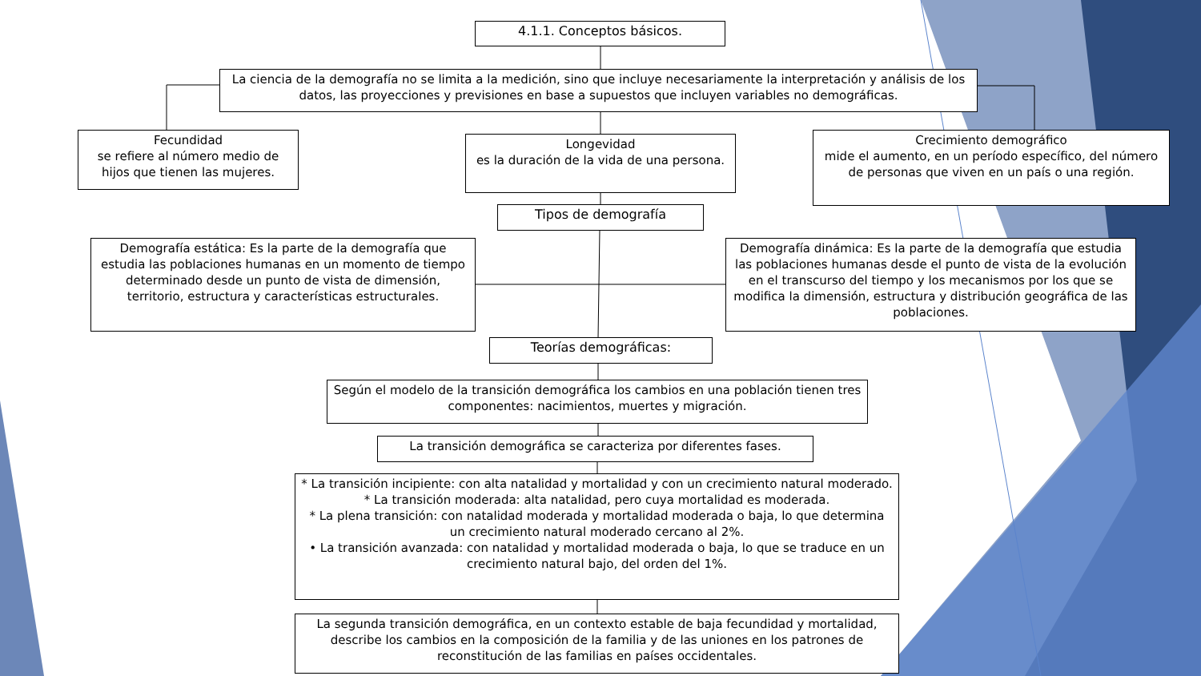4.1.1. Conceptos básicos.
La ciencia de la demografía no se limita a la medición, sino que incluye necesariamente la interpretación y análisis de los datos, las proyecciones y previsiones en base a supuestos que incluyen variables no demográficas.
Fecundidad
se refiere al número medio de hijos que tienen las mujeres.
Longevidad
es la duración de la vida de una persona.
Crecimiento demográfico
mide el aumento, en un período específico, del número de personas que viven en un país o una región.
Tipos de demografía
Demografía estática: Es la parte de la demografía que estudia las poblaciones humanas en un momento de tiempo determinado desde un punto de vista de dimensión, territorio, estructura y características estructurales.
Demografía dinámica: Es la parte de la demografía que estudia las poblaciones humanas desde el punto de vista de la evolución en el transcurso del tiempo y los mecanismos por los que se modifica la dimensión, estructura y distribución geográfica de las poblaciones.
Teorías demográficas:
Según el modelo de la transición demográfica los cambios en una población tienen tres componentes: nacimientos, muertes y migración.
La transición demográfica se caracteriza por diferentes fases.
* La transición incipiente: con alta natalidad y mortalidad y con un crecimiento natural moderado.
* La transición moderada: alta natalidad, pero cuya mortalidad es moderada.
* La plena transición: con natalidad moderada y mortalidad moderada o baja, lo que determina un crecimiento natural moderado cercano al 2%.
• La transición avanzada: con natalidad y mortalidad moderada o baja, lo que se traduce en un crecimiento natural bajo, del orden del 1%.
La segunda transición demográfica, en un contexto estable de baja fecundidad y mortalidad, describe los cambios en la composición de la familia y de las uniones en los patrones de reconstitución de las familias en países occidentales.